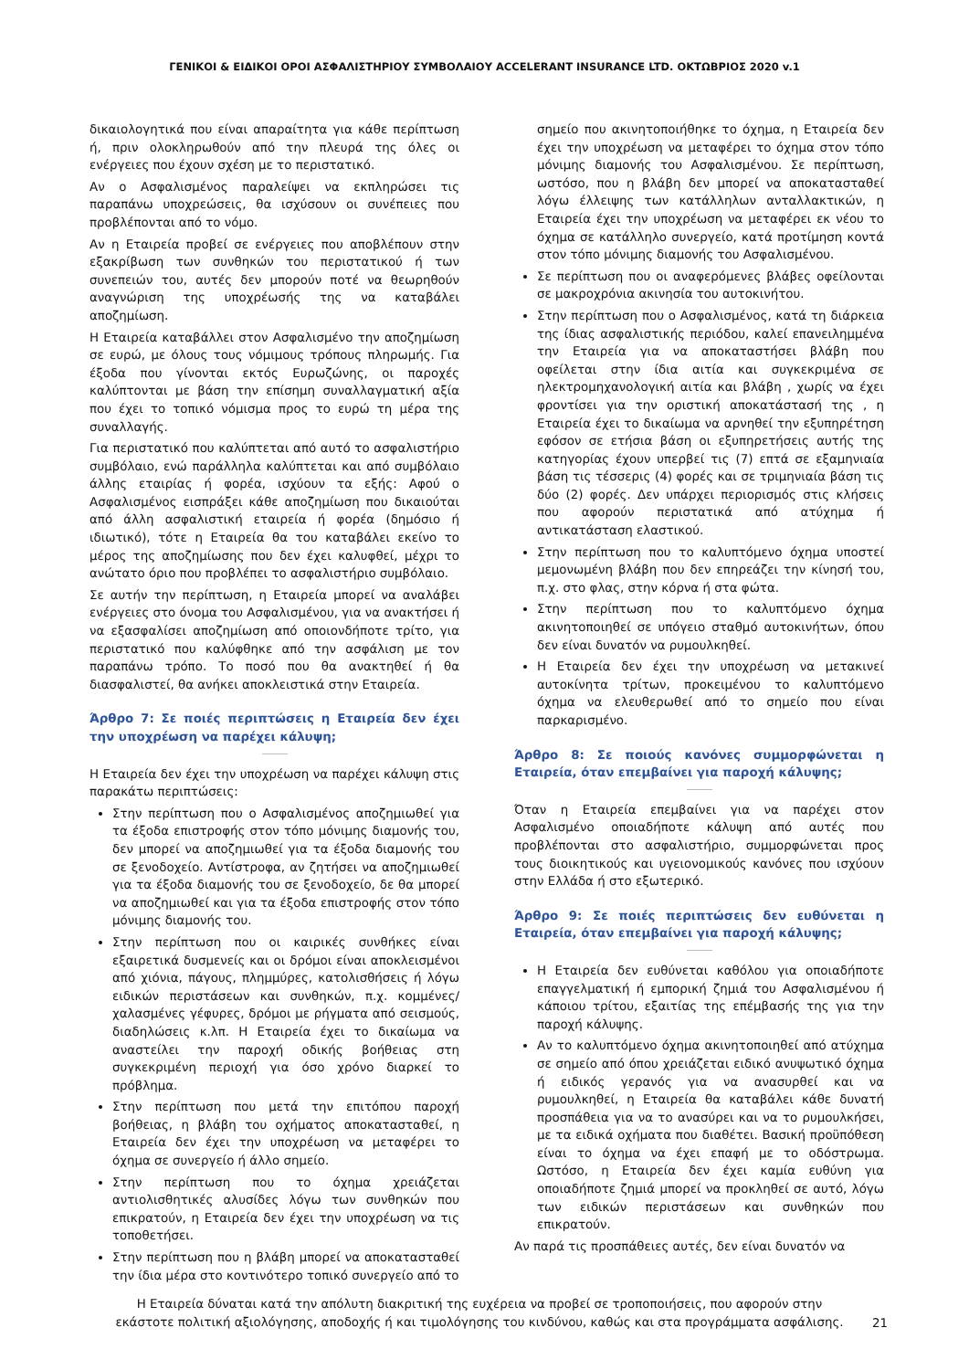ΓΕΝΙΚΟΙ & ΕΙΔΙΚΟΙ ΟΡΟΙ ΑΣΦΑΛΙΣΤΗΡΙΟΥ ΣΥΜΒΟΛΑΙΟΥ ACCELERANT INSURANCE LTD. ΟΚΤΩΒΡΙΟΣ 2020 v.1
δικαιολογητικά που είναι απαραίτητα για κάθε περίπτωση ή, πριν ολοκληρωθούν από την πλευρά της όλες οι ενέργειες που έχουν σχέση με το περιστατικό.
Αν ο Ασφαλισμένος παραλείψει να εκπληρώσει τις παραπάνω υποχρεώσεις, θα ισχύσουν οι συνέπειες που προβλέπονται από το νόμο.
Αν η Εταιρεία προβεί σε ενέργειες που αποβλέπουν στην εξακρίβωση των συνθηκών του περιστατικού ή των συνεπειών του, αυτές δεν μπορούν ποτέ να θεωρηθούν αναγνώριση της υποχρέωσής της να καταβάλει αποζημίωση.
Η Εταιρεία καταβάλλει στον Ασφαλισμένο την αποζημίωση σε ευρώ, με όλους τους νόμιμους τρόπους πληρωμής. Για έξοδα που γίνονται εκτός Ευρωζώνης, οι παροχές καλύπτονται με βάση την επίσημη συναλλαγματική αξία που έχει το τοπικό νόμισμα προς το ευρώ τη μέρα της συναλλαγής.
Για περιστατικό που καλύπτεται από αυτό το ασφαλιστήριο συμβόλαιο, ενώ παράλληλα καλύπτεται και από συμβόλαιο άλλης εταιρίας ή φορέα, ισχύουν τα εξής: Αφού ο Ασφαλισμένος εισπράξει κάθε αποζημίωση που δικαιούται από άλλη ασφαλιστική εταιρεία ή φορέα (δημόσιο ή ιδιωτικό), τότε η Εταιρεία θα του καταβάλει εκείνο το μέρος της αποζημίωσης που δεν έχει καλυφθεί, μέχρι το ανώτατο όριο που προβλέπει το ασφαλιστήριο συμβόλαιο.
Σε αυτήν την περίπτωση, η Εταιρεία μπορεί να αναλάβει ενέργειες στο όνομα του Ασφαλισμένου, για να ανακτήσει ή να εξασφαλίσει αποζημίωση από οποιονδήποτε τρίτο, για περιστατικό που καλύφθηκε από την ασφάλιση με τον παραπάνω τρόπο. Το ποσό που θα ανακτηθεί ή θα διασφαλιστεί, θα ανήκει αποκλειστικά στην Εταιρεία.
Άρθρο 7: Σε ποιές περιπτώσεις η Εταιρεία δεν έχει την υποχρέωση να παρέχει κάλυψη;
Η Εταιρεία δεν έχει την υποχρέωση να παρέχει κάλυψη στις παρακάτω περιπτώσεις:
Στην περίπτωση που ο Ασφαλισμένος αποζημιωθεί για τα έξοδα επιστροφής στον τόπο μόνιμης διαμονής του, δεν μπορεί να αποζημιωθεί για τα έξοδα διαμονής του σε ξενοδοχείο. Αντίστροφα, αν ζητήσει να αποζημιωθεί για τα έξοδα διαμονής του σε ξενοδοχείο, δε θα μπορεί να αποζημιωθεί και για τα έξοδα επιστροφής στον τόπο μόνιμης διαμονής του.
Στην περίπτωση που οι καιρικές συνθήκες είναι εξαιρετικά δυσμενείς και οι δρόμοι είναι αποκλεισμένοι από χιόνια, πάγους, πλημμύρες, κατολισθήσεις ή λόγω ειδικών περιστάσεων και συνθηκών, π.χ. κομμένες/χαλασμένες γέφυρες, δρόμοι με ρήγματα από σεισμούς, διαδηλώσεις κ.λπ. Η Εταιρεία έχει το δικαίωμα να αναστείλει την παροχή οδικής βοήθειας στη συγκεκριμένη περιοχή για όσο χρόνο διαρκεί το πρόβλημα.
Στην περίπτωση που μετά την επιτόπου παροχή βοήθειας, η βλάβη του οχήματος αποκατασταθεί, η Εταιρεία δεν έχει την υποχρέωση να μεταφέρει το όχημα σε συνεργείο ή άλλο σημείο.
Στην περίπτωση που το όχημα χρειάζεται αντιολισθητικές αλυσίδες λόγω των συνθηκών που επικρατούν, η Εταιρεία δεν έχει την υποχρέωση να τις τοποθετήσει.
Στην περίπτωση που η βλάβη μπορεί να αποκατασταθεί την ίδια μέρα στο κοντινότερο τοπικό συνεργείο από το
σημείο που ακινητοποιήθηκε το όχημα, η Εταιρεία δεν έχει την υποχρέωση να μεταφέρει το όχημα στον τόπο μόνιμης διαμονής του Ασφαλισμένου. Σε περίπτωση, ωστόσο, που η βλάβη δεν μπορεί να αποκατασταθεί λόγω έλλειψης των κατάλληλων ανταλλακτικών, η Εταιρεία έχει την υποχρέωση να μεταφέρει εκ νέου το όχημα σε κατάλληλο συνεργείο, κατά προτίμηση κοντά στον τόπο μόνιμης διαμονής του Ασφαλισμένου.
Σε περίπτωση που οι αναφερόμενες βλάβες οφείλονται σε μακροχρόνια ακινησία του αυτοκινήτου.
Στην περίπτωση που ο Ασφαλισμένος, κατά τη διάρκεια της ίδιας ασφαλιστικής περιόδου, καλεί επανειλημμένα την Εταιρεία για να αποκαταστήσει βλάβη που οφείλεται στην ίδια αιτία και συγκεκριμένα σε ηλεκτρομηχανολογική αιτία και βλάβη , χωρίς να έχει φροντίσει για την οριστική αποκατάστασή της , η Εταιρεία έχει το δικαίωμα να αρνηθεί την εξυπηρέτηση εφόσον σε ετήσια βάση οι εξυπηρετήσεις αυτής της κατηγορίας έχουν υπερβεί τις (7) επτά σε εξαμηνιαία βάση τις τέσσερις (4) φορές και σε τριμηνιαία βάση τις δύο (2) φορές. Δεν υπάρχει περιορισμός στις κλήσεις που αφορούν περιστατικά από ατύχημα ή αντικατάσταση ελαστικού.
Στην περίπτωση που το καλυπτόμενο όχημα υποστεί μεμονωμένη βλάβη που δεν επηρεάζει την κίνησή του, π.χ. στο φλας, στην κόρνα ή στα φώτα.
Στην περίπτωση που το καλυπτόμενο όχημα ακινητοποιηθεί σε υπόγειο σταθμό αυτοκινήτων, όπου δεν είναι δυνατόν να ρυμουλκηθεί.
Η Εταιρεία δεν έχει την υποχρέωση να μετακινεί αυτοκίνητα τρίτων, προκειμένου το καλυπτόμενο όχημα να ελευθερωθεί από το σημείο που είναι παρκαρισμένο.
Άρθρο 8: Σε ποιούς κανόνες συμμορφώνεται η Εταιρεία, όταν επεμβαίνει για παροχή κάλυψης;
Όταν η Εταιρεία επεμβαίνει για να παρέχει στον Ασφαλισμένο οποιαδήποτε κάλυψη από αυτές που προβλέπονται στο ασφαλιστήριο, συμμορφώνεται προς τους διοικητικούς και υγειονομικούς κανόνες που ισχύουν στην Ελλάδα ή στο εξωτερικό.
Άρθρο 9: Σε ποιές περιπτώσεις δεν ευθύνεται η Εταιρεία, όταν επεμβαίνει για παροχή κάλυψης;
Η Εταιρεία δεν ευθύνεται καθόλου για οποιαδήποτε επαγγελματική ή εμπορική ζημιά του Ασφαλισμένου ή κάποιου τρίτου, εξαιτίας της επέμβασής της για την παροχή κάλυψης.
Αν το καλυπτόμενο όχημα ακινητοποιηθεί από ατύχημα σε σημείο από όπου χρειάζεται ειδικό ανυψωτικό όχημα ή ειδικός γερανός για να ανασυρθεί και να ρυμουλκηθεί, η Εταιρεία θα καταβάλει κάθε δυνατή προσπάθεια για να το ανασύρει και να το ρυμουλκήσει, με τα ειδικά οχήματα που διαθέτει. Βασική προϋπόθεση είναι το όχημα να έχει επαφή με το οδόστρωμα. Ωστόσο, η Εταιρεία δεν έχει καμία ευθύνη για οποιαδήποτε ζημιά μπορεί να προκληθεί σε αυτό, λόγω των ειδικών περιστάσεων και συνθηκών που επικρατούν.
Αν παρά τις προσπάθειες αυτές, δεν είναι δυνατόν να
Η Εταιρεία δύναται κατά την απόλυτη διακριτική της ευχέρεια να προβεί σε τροποποιήσεις, που αφορούν στην εκάστοτε πολιτική αξιολόγησης, αποδοχής ή και τιμολόγησης του κινδύνου, καθώς και στα προγράμματα ασφάλισης.
21